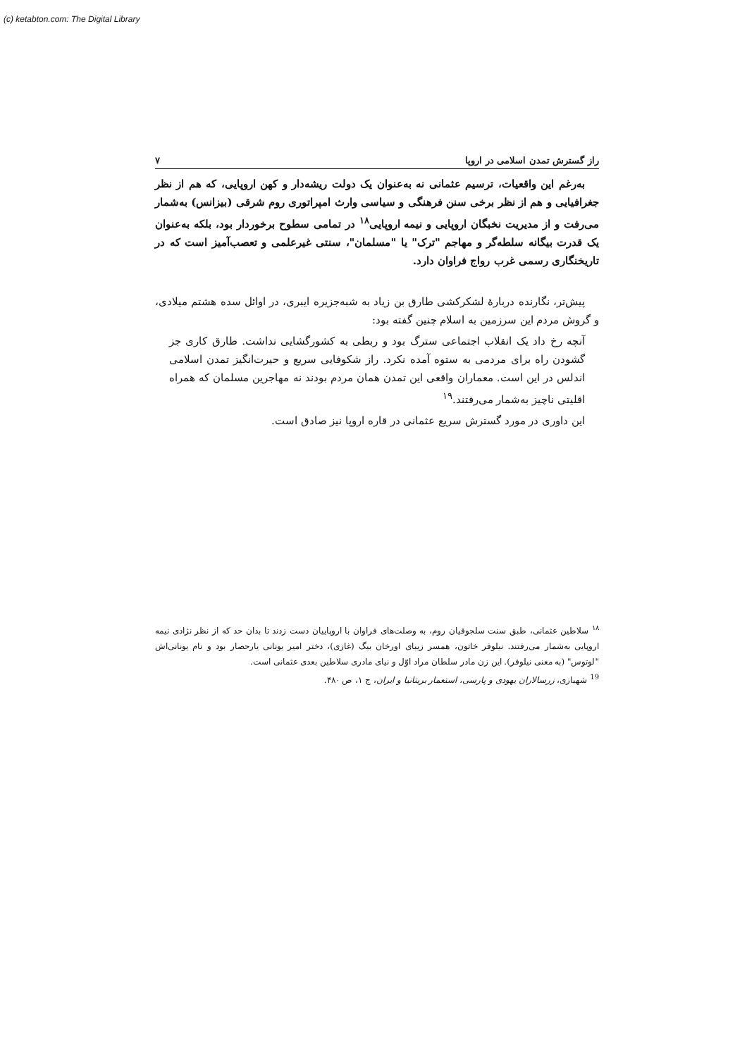(c) ketabton.com: The Digital Library
راز گسترش تمدن اسلامی در اروپا ۷
به‌رغم این واقعیات، ترسیم عثمانی نه به‌عنوان یک دولت ریشه‌دار و کهن اروپایی، که هم از نظر جغرافیایی و هم از نظر برخی سنن فرهنگی و سیاسی وارث امپراتوری روم شرقی (بیزانس) به‌شمار می‌رفت و از مدیریت نخبگان اروپایی و نیمه اروپایی<sup>۱۸</sup> در تمامی سطوح برخوردار بود، بلکه به‌عنوان یک قدرت بیگانه سلطه‌گر و مهاجم "ترک" یا "مسلمان"، سنتی غیرعلمی و تعصب‌آمیز است که در تاریخنگاری رسمی غرب رواج فراوان دارد.
پیش‌تر، نگارنده دربارهٔ لشکرکشی طارق بن زیاد به شبه‌جزیره ایبری، در اوائل سده هشتم میلادی، و گروش مردم این سرزمین به اسلام چنین گفته بود:
آنچه رخ داد یک انقلاب اجتماعی سترگ بود و ربطی به کشورگشایی نداشت. طارق کاری جز گشودن راه برای مردمی به ستوه آمده نکرد. راز شکوفایی سریع و حیرت‌انگیز تمدن اسلامی اندلس در این است. معماران واقعی این تمدن همان مردم بودند نه مهاجرین مسلمان که همراه اقلیتی ناچیز به‌شمار می‌رفتند.<sup>۱۹</sup>
این داوری در مورد گسترش سریع عثمانی در قاره اروپا نیز صادق است.
<sup>۱۸</sup> سلاطین عثمانی، طبق سنت سلجوقیان روم، به وصلت‌های فراوان با اروپاییان دست زدند تا بدان حد که از نظر نژادی نیمه اروپایی به‌شمار می‌رفتند. نیلوفر خاتون، همسر زیبای اورخان بیگ (غازی)، دختر امیر یونانی یارحصار بود و نام یونانی‌اش "لوتوس" (به معنی نیلوفر). این زن مادر سلطان مراد اوّل و نیای مادری سلاطین بعدی عثمانی است.
<sup>19</sup> شهبازی، زرسالاران یهودی و پارسی، استعمار بریتانیا و ایران، ج ۱، ص ۴۸۰.